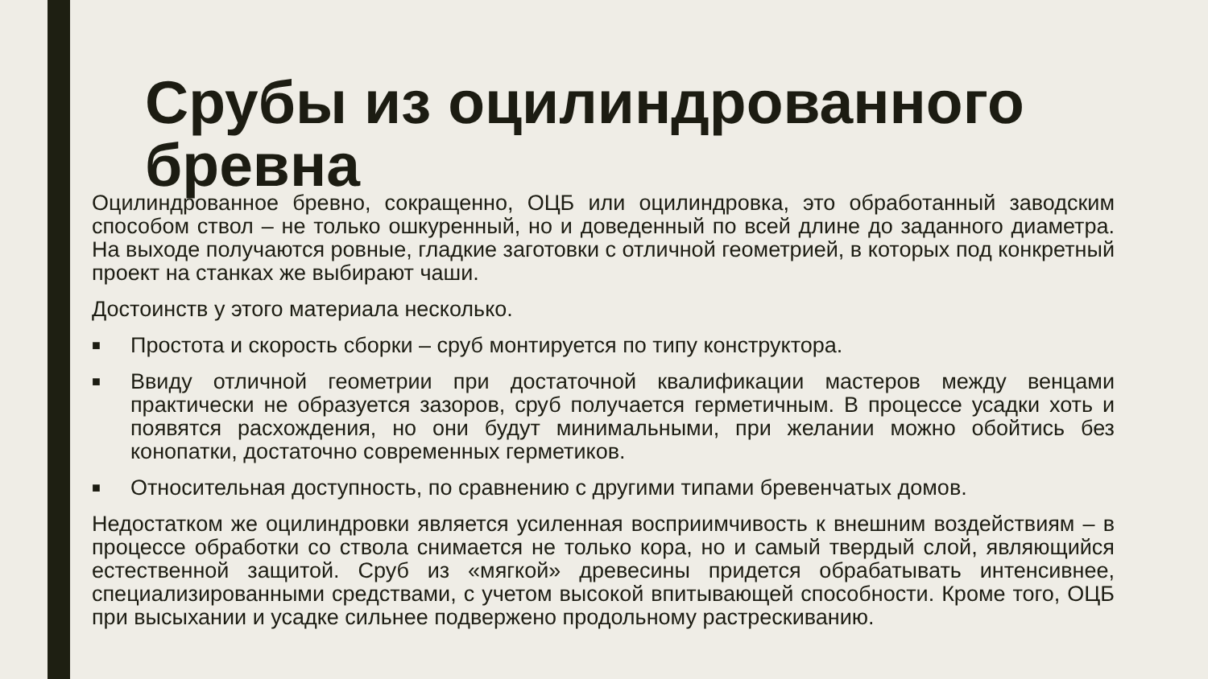Срубы из оцилиндрованного бревна
Оцилиндрованное бревно, сокращенно, ОЦБ или оцилиндровка, это обработанный заводским способом ствол – не только ошкуренный, но и доведенный по всей длине до заданного диаметра. На выходе получаются ровные, гладкие заготовки с отличной геометрией, в которых под конкретный проект на станках же выбирают чаши.
Достоинств у этого материала несколько.
■
Простота и скорость сборки – сруб монтируется по типу конструктора.
■
Ввиду отличной геометрии при достаточной квалификации мастеров между венцами практически не образуется зазоров, сруб получается герметичным. В процессе усадки хоть и появятся расхождения, но они будут минимальными, при желании можно обойтись без конопатки, достаточно современных герметиков.
■
Относительная доступность, по сравнению с другими типами бревенчатых домов.
Недостатком же оцилиндровки является усиленная восприимчивость к внешним воздействиям – в процессе обработки со ствола снимается не только кора, но и самый твердый слой, являющийся естественной защитой. Сруб из «мягкой» древесины придется обрабатывать интенсивнее, специализированными средствами, с учетом высокой впитывающей способности. Кроме того, ОЦБ при высыхании и усадке сильнее подвержено продольному растрескиванию.